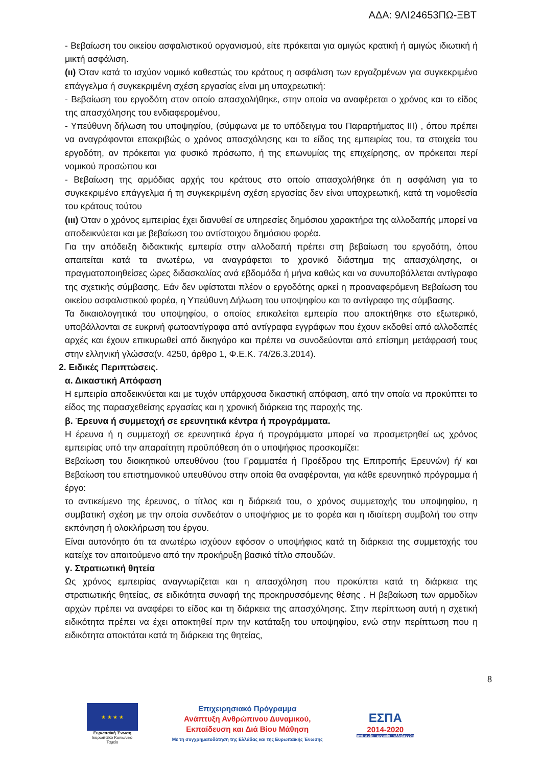ΑΔΑ: 9ΛΙ24653ΠΩ-ΞΒΤ
- Βεβαίωση του οικείου ασφαλιστικού οργανισμού, είτε πρόκειται για αμιγώς κρατική ή αμιγώς ιδιωτική ή μικτή ασφάλιση.
(ιι) Όταν κατά το ισχύον νομικό καθεστώς του κράτους η ασφάλιση των εργαζομένων για συγκεκριμένο επάγγελμα ή συγκεκριμένη σχέση εργασίας είναι μη υποχρεωτική:
- Βεβαίωση του εργοδότη στον οποίο απασχολήθηκε, στην οποία να αναφέρεται ο χρόνος και το είδος της απασχόλησης του ενδιαφερομένου,
- Υπεύθυνη δήλωση του υποψηφίου, (σύμφωνα με το υπόδειγμα του Παραρτήματος ΙΙΙ) , όπου πρέπει να αναγράφονται επακριβώς ο χρόνος απασχόλησης και το είδος της εμπειρίας του, τα στοιχεία του εργοδότη, αν πρόκειται για φυσικό πρόσωπο, ή της επωνυμίας της επιχείρησης, αν πρόκειται περί νομικού προσώπου και
- Βεβαίωση της αρμόδιας αρχής του κράτους στο οποίο απασχολήθηκε ότι η ασφάλιση για το συγκεκριμένο επάγγελμα ή τη συγκεκριμένη σχέση εργασίας δεν είναι υποχρεωτική, κατά τη νομοθεσία του κράτους τούτου
(ιιι) Όταν ο χρόνος εμπειρίας έχει διανυθεί σε υπηρεσίες δημόσιου χαρακτήρα της αλλοδαπής μπορεί να αποδεικνύεται και με βεβαίωση του αντίστοιχου δημόσιου φορέα.
Για την απόδειξη διδακτικής εμπειρία στην αλλοδαπή πρέπει στη βεβαίωση του εργοδότη, όπου απαιτείται κατά τα ανωτέρω, να αναγράφεται το χρονικό διάστημα της απασχόλησης, οι πραγματοποιηθείσες ώρες διδασκαλίας ανά εβδομάδα ή μήνα καθώς και να συνυποβάλλεται αντίγραφο της σχετικής σύμβασης. Εάν δεν υφίσταται πλέον ο εργοδότης αρκεί η προαναφερόμενη Βεβαίωση του οικείου ασφαλιστικού φορέα, η Υπεύθυνη Δήλωση του υποψηφίου και το αντίγραφο της σύμβασης.
Τα δικαιολογητικά του υποψηφίου, ο οποίος επικαλείται εμπειρία που αποκτήθηκε στο εξωτερικό, υποβάλλονται σε ευκρινή φωτοαντίγραφα από αντίγραφα εγγράφων που έχουν εκδοθεί από αλλοδαπές αρχές και έχουν επικυρωθεί από δικηγόρο και πρέπει να συνοδεύονται από επίσημη μετάφρασή τους στην ελληνική γλώσσα(ν. 4250, άρθρο 1, Φ.Ε.Κ. 74/26.3.2014).
2. Ειδικές Περιπτώσεις.
α. Δικαστική Απόφαση
Η εμπειρία αποδεικνύεται και με τυχόν υπάρχουσα δικαστική απόφαση, από την οποία να προκύπτει το είδος της παρασχεθείσης εργασίας και η χρονική διάρκεια της παροχής της.
β. Έρευνα ή συμμετοχή σε ερευνητικά κέντρα ή προγράμματα.
Η έρευνα ή η συμμετοχή σε ερευνητικά έργα ή προγράμματα μπορεί να προσμετρηθεί ως χρόνος εμπειρίας υπό την απαραίτητη προϋπόθεση ότι ο υποψήφιος προσκομίζει:
Βεβαίωση του διοικητικού υπευθύνου (του Γραμματέα ή Προέδρου της Επιτροπής Ερευνών) ή/ και Βεβαίωση του επιστημονικού υπευθύνου στην οποία θα αναφέρονται, για κάθε ερευνητικό πρόγραμμα ή έργο:
το αντικείμενο της έρευνας, ο τίτλος και η διάρκειά του, ο χρόνος συμμετοχής του υποψηφίου, η συμβατική σχέση με την οποία συνδεόταν ο υποψήφιος με το φορέα και η ιδιαίτερη συμβολή του στην εκπόνηση ή ολοκλήρωση του έργου.
Είναι αυτονόητο ότι τα ανωτέρω ισχύουν εφόσον ο υποψήφιος κατά τη διάρκεια της συμμετοχής του κατείχε τον απαιτούμενο από την προκήρυξη βασικό τίτλο σπουδών.
γ. Στρατιωτική θητεία
Ως χρόνος εμπειρίας αναγνωρίζεται και η απασχόληση που προκύπτει κατά τη διάρκεια της στρατιωτικής θητείας, σε ειδικότητα συναφή της προκηρυσσόμενης θέσης . Η βεβαίωση των αρμοδίων αρχών πρέπει να αναφέρει το είδος και τη διάρκεια της απασχόλησης. Στην περίπτωση αυτή η σχετική ειδικότητα πρέπει να έχει αποκτηθεί πριν την κατάταξη του υποψηφίου, ενώ στην περίπτωση που η ειδικότητα αποκτάται κατά τη διάρκεια της θητείας,
8
★ ★ ★ ★
Ευρωπαϊκή Ένωση
Ευρωπαϊκό Κοινωνικό Ταμείο
Επιχειρησιακό Πρόγραμμα
Ανάπτυξη Ανθρώπινου Δυναμικού,
Εκπαίδευση και Διά Βίου Μάθηση
Με τη συγχρηματοδότηση της Ελλάδας και της Ευρωπαϊκής Ένωσης
ΕΣΠΑ
2014-2020
ανάπτυξη - εργασία - αλληλεγγύη